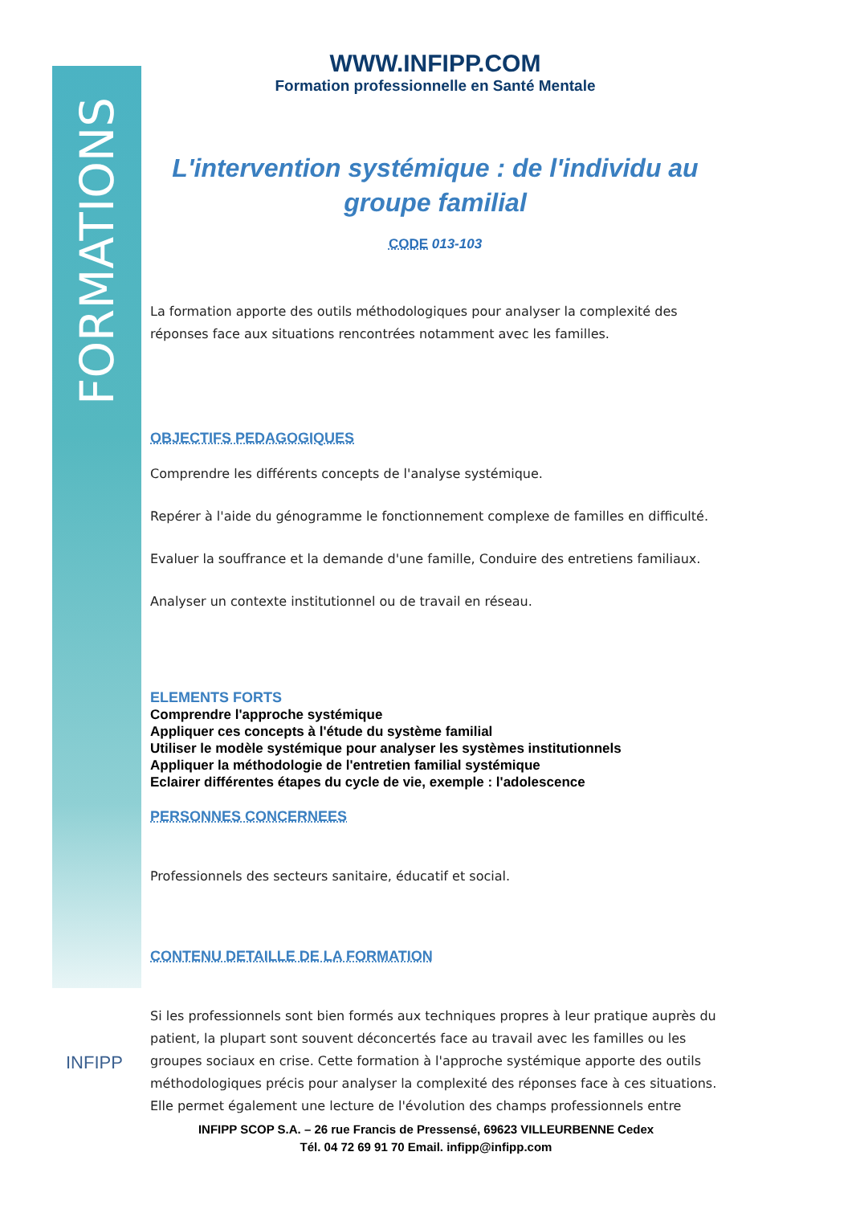FORMATIONS
INFIPP
WWW.INFIPP.COM
Formation professionnelle en Santé Mentale
L'intervention systémique : de l'individu au groupe familial
CODE 013-103
La formation apporte des outils méthodologiques pour analyser la complexité des réponses face aux situations rencontrées notamment avec les familles.
OBJECTIFS PEDAGOGIQUES
Comprendre les différents concepts de l'analyse systémique.
Repérer à l'aide du génogramme le fonctionnement complexe de familles en difficulté.
Evaluer la souffrance et la demande d'une famille, Conduire des entretiens familiaux.
Analyser un contexte institutionnel ou de travail en réseau.
ELEMENTS FORTS
Comprendre l'approche systémique
Appliquer ces concepts à l'étude du système familial
Utiliser le modèle systémique pour analyser les systèmes institutionnels
Appliquer la méthodologie de l'entretien familial systémique
Eclairer différentes étapes du cycle de vie, exemple : l'adolescence
PERSONNES CONCERNEES
Professionnels des secteurs sanitaire, éducatif et social.
CONTENU DETAILLE DE LA FORMATION
Si les professionnels sont bien formés aux techniques propres à leur pratique auprès du patient, la plupart sont souvent déconcertés face au travail avec les familles ou les groupes sociaux en crise. Cette formation à l'approche systémique apporte des outils méthodologiques précis pour analyser la complexité des réponses face à ces situations. Elle permet également une lecture de l'évolution des champs professionnels entre
INFIPP SCOP S.A. – 26 rue Francis de Pressensé, 69623 VILLEURBENNE Cedex
Tél. 04 72 69 91 70 Email. infipp@infipp.com